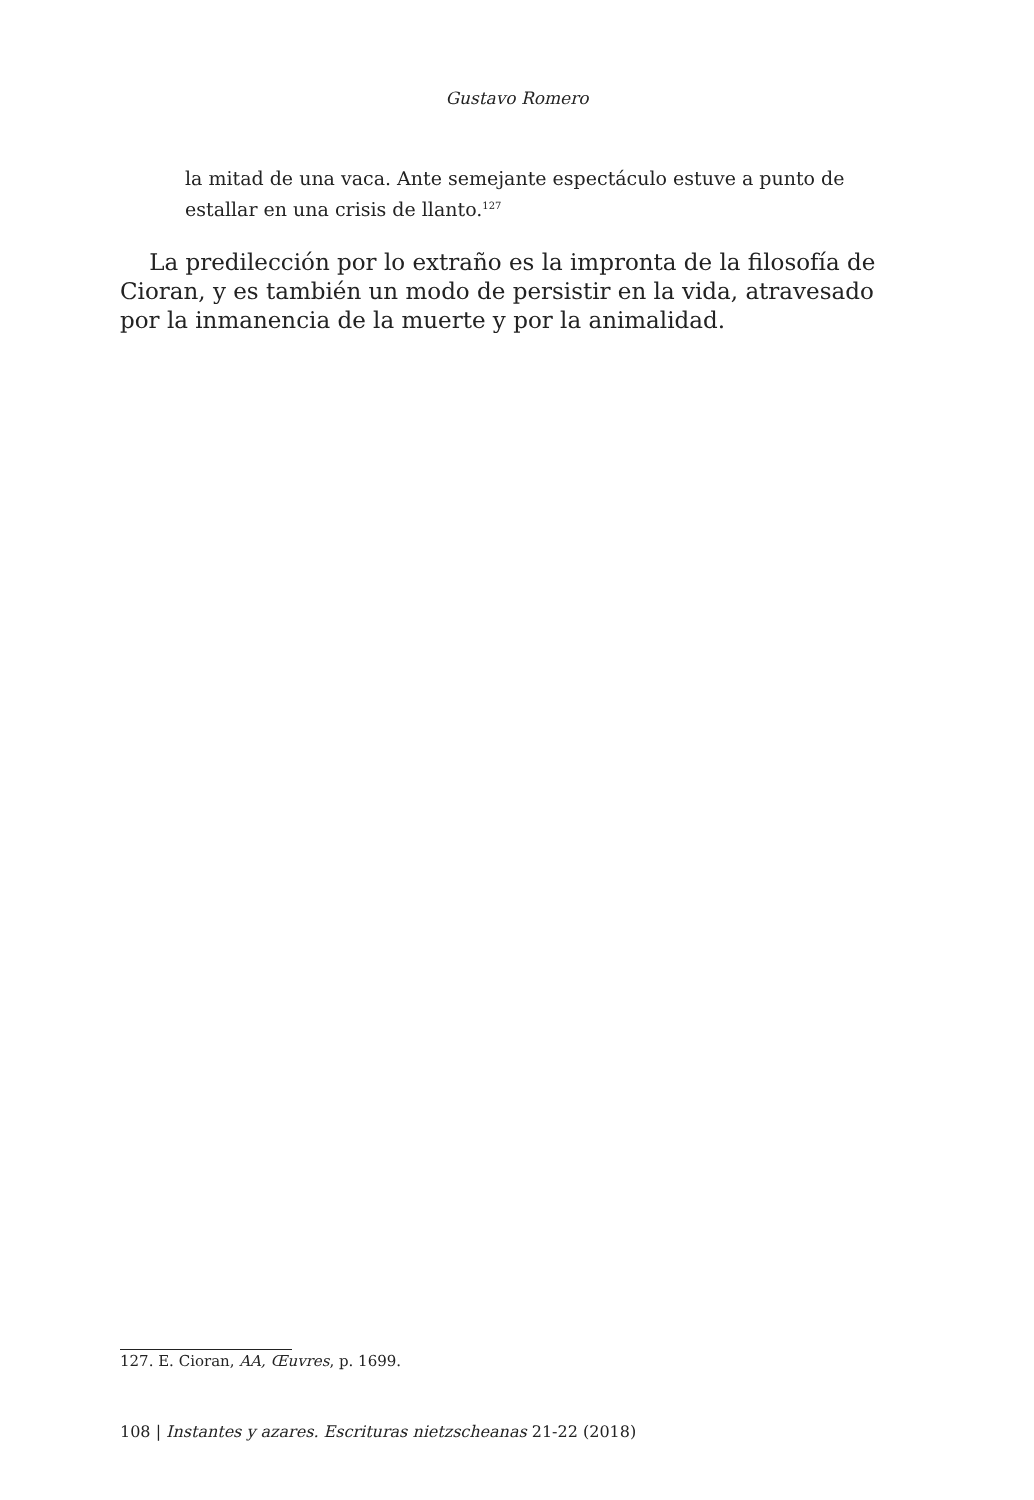Gustavo Romero
la mitad de una vaca. Ante semejante espectáculo estuve a punto de estallar en una crisis de llanto.<sup>127</sup>
La predilección por lo extraño es la impronta de la filosofía de Cioran, y es también un modo de persistir en la vida, atravesado por la inmanencia de la muerte y por la animalidad.
127. E. Cioran, AA, Œuvres, p. 1699.
108 | Instantes y azares. Escrituras nietzscheanas 21-22 (2018)